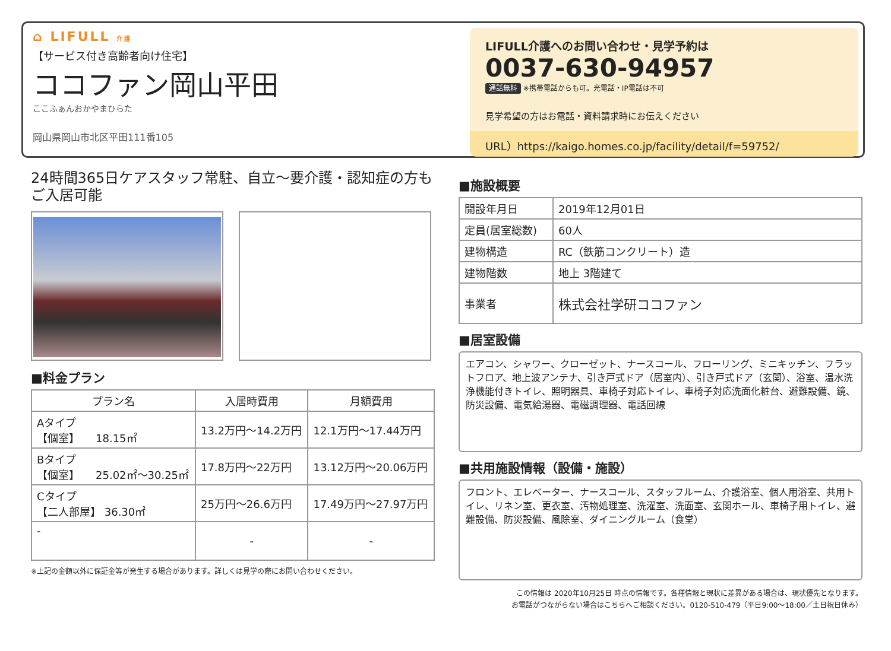⌂ LIFULL 介護
【サービス付き高齢者向け住宅】
ココファン岡山平田
ここふぁんおかやまひらた
岡山県岡山市北区平田111番105
LIFULL介護へのお問い合わせ・見学予約は
0037-630-94957
通話無料 ※携帯電話からも可。光電話・IP電話は不可
見学希望の方はお電話・資料請求時にお伝えください
URL）https://kaigo.homes.co.jp/facility/detail/f=59752/
24時間365日ケアスタッフ常駐、自立～要介護・認知症の方もご入居可能
■料金プラン
| プラン名 | 入居時費用 | 月額費用 |
| --- | --- | --- |
| Aタイプ 【個室】 18.15㎡ | 13.2万円～14.2万円 | 12.1万円～17.44万円 |
| Bタイプ 【個室】 25.02㎡～30.25㎡ | 17.8万円～22万円 | 13.12万円～20.06万円 |
| Cタイプ 【二人部屋】 36.30㎡ | 25万円～26.6万円 | 17.49万円～27.97万円 |
| - | - | - |
※上記の金額以外に保証金等が発生する場合があります。詳しくは見学の際にお問い合わせください。
■施設概要
| 開設年月日 | 2019年12月01日 |
| 定員(居室総数) | 60人 |
| 建物構造 | RC（鉄筋コンクリート）造 |
| 建物階数 | 地上 3階建て |
| 事業者 | 株式会社学研ココファン |
■居室設備
エアコン、シャワー、クローゼット、ナースコール、フローリング、ミニキッチン、フラットフロア、地上波アンテナ、引き戸式ドア（居室内）、引き戸式ドア（玄関）、浴室、温水洗浄機能付きトイレ、照明器具、車椅子対応トイレ、車椅子対応洗面化粧台、避難設備、鏡、防災設備、電気給湯器、電磁調理器、電話回線
■共用施設情報（設備・施設）
フロント、エレベーター、ナースコール、スタッフルーム、介護浴室、個人用浴室、共用トイレ、リネン室、更衣室、汚物処理室、洗濯室、洗面室、玄関ホール、車椅子用トイレ、避難設備、防災設備、風除室、ダイニングルーム（食堂）
この情報は 2020年10月25日 時点の情報です。各種情報と現状に差異がある場合は、現状優先となります。
お電話がつながらない場合はこちらへご相談ください。0120-510-479（平日9:00～18:00／土日祝日休み）